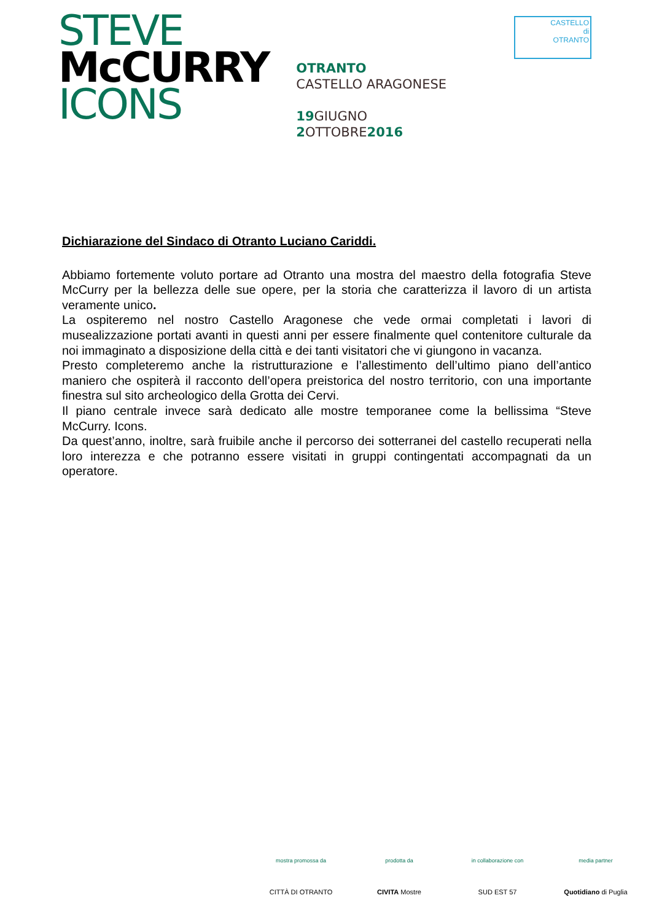STEVE
McCURRY
ICONS
OTRANTO
CASTELLO ARAGONESE
19 GIUGNO
2 OTTOBRE2016
CASTELLO
di
OTRANTO
Dichiarazione del Sindaco di Otranto Luciano Cariddi.
Abbiamo fortemente voluto portare ad Otranto una mostra del maestro della fotografia Steve McCurry per la bellezza delle sue opere, per la storia che caratterizza il lavoro di un artista veramente unico.
La ospiteremo nel nostro Castello Aragonese che vede ormai completati i lavori di musealizzazione portati avanti in questi anni per essere finalmente quel contenitore culturale da noi immaginato a disposizione della città e dei tanti visitatori che vi giungono in vacanza.
Presto completeremo anche la ristrutturazione e l’allestimento dell’ultimo piano dell’antico maniero che ospiterà il racconto dell’opera preistorica del nostro territorio, con una importante finestra sul sito archeologico della Grotta dei Cervi.
Il piano centrale invece sarà dedicato alle mostre temporanee come la bellissima “Steve McCurry. Icons.
Da quest’anno, inoltre, sarà fruibile anche il percorso dei sotterranei del castello recuperati nella loro interezza e che potranno essere visitati in gruppi contingentati accompagnati da un operatore.
mostra promossa da
CITTÀ DI OTRANTO
prodotta da
CIVITA Mostre
in collaborazione con
SUD EST 57
media partner
Quotidiano di Puglia